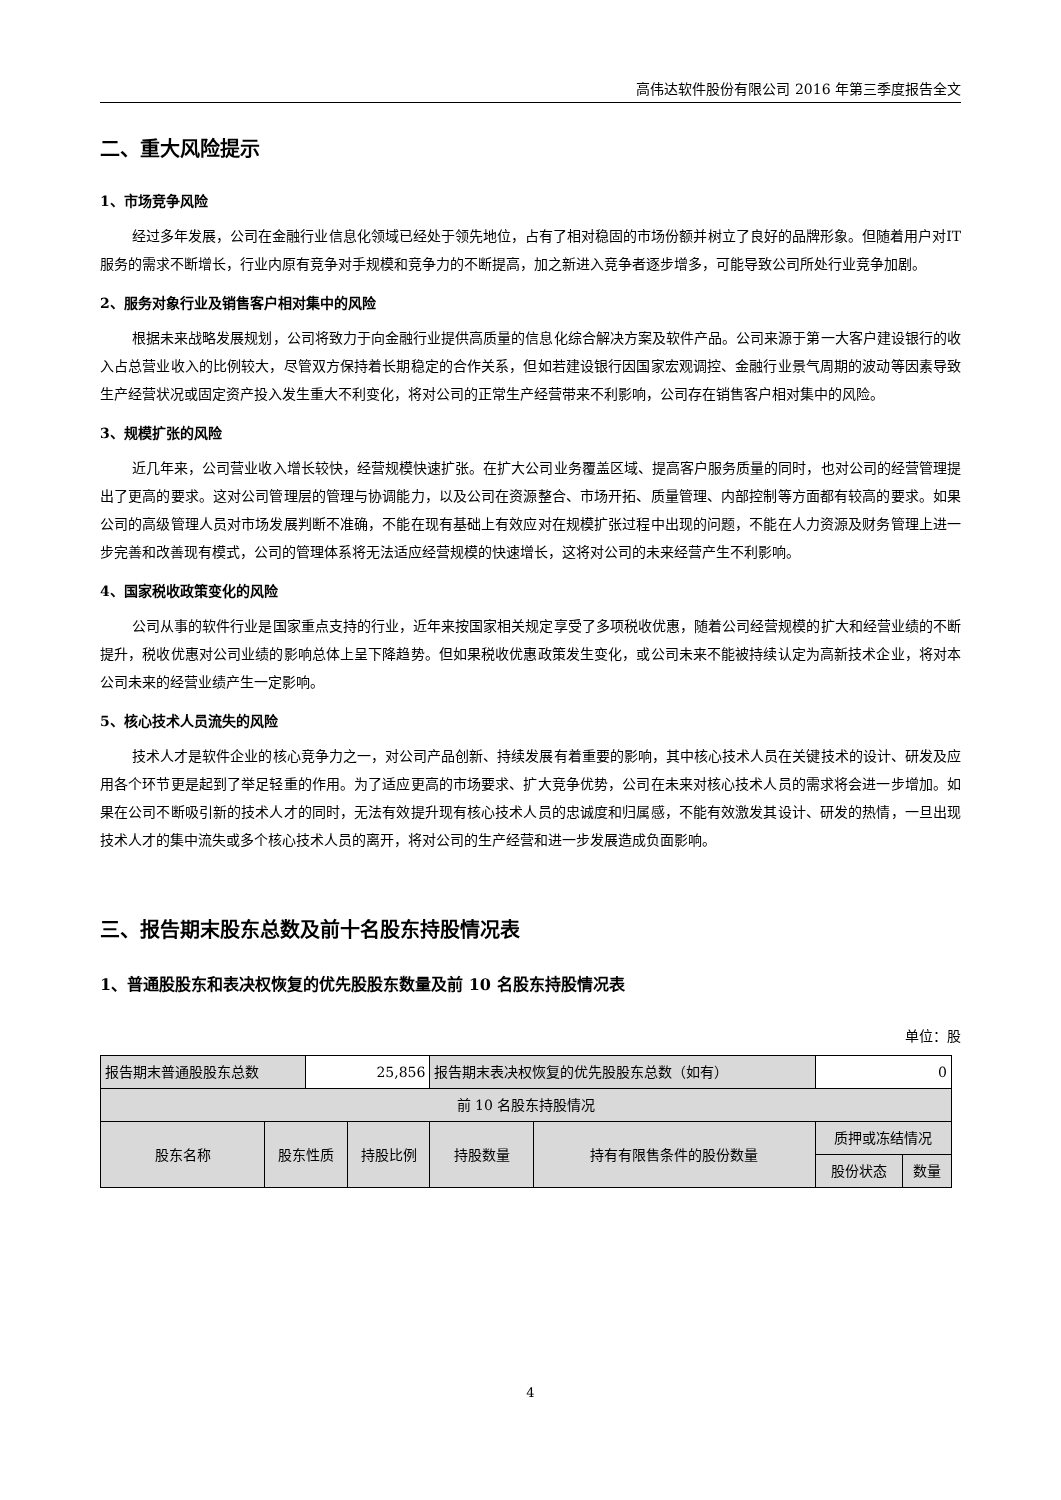高伟达软件股份有限公司 2016 年第三季度报告全文
二、重大风险提示
1、市场竞争风险
经过多年发展，公司在金融行业信息化领域已经处于领先地位，占有了相对稳固的市场份额并树立了良好的品牌形象。但随着用户对IT服务的需求不断增长，行业内原有竞争对手规模和竞争力的不断提高，加之新进入竞争者逐步增多，可能导致公司所处行业竞争加剧。
2、服务对象行业及销售客户相对集中的风险
根据未来战略发展规划，公司将致力于向金融行业提供高质量的信息化综合解决方案及软件产品。公司来源于第一大客户建设银行的收入占总营业收入的比例较大，尽管双方保持着长期稳定的合作关系，但如若建设银行因国家宏观调控、金融行业景气周期的波动等因素导致生产经营状况或固定资产投入发生重大不利变化，将对公司的正常生产经营带来不利影响，公司存在销售客户相对集中的风险。
3、规模扩张的风险
近几年来，公司营业收入增长较快，经营规模快速扩张。在扩大公司业务覆盖区域、提高客户服务质量的同时，也对公司的经营管理提出了更高的要求。这对公司管理层的管理与协调能力，以及公司在资源整合、市场开拓、质量管理、内部控制等方面都有较高的要求。如果公司的高级管理人员对市场发展判断不准确，不能在现有基础上有效应对在规模扩张过程中出现的问题，不能在人力资源及财务管理上进一步完善和改善现有模式，公司的管理体系将无法适应经营规模的快速增长，这将对公司的未来经营产生不利影响。
4、国家税收政策变化的风险
公司从事的软件行业是国家重点支持的行业，近年来按国家相关规定享受了多项税收优惠，随着公司经营规模的扩大和经营业绩的不断提升，税收优惠对公司业绩的影响总体上呈下降趋势。但如果税收优惠政策发生变化，或公司未来不能被持续认定为高新技术企业，将对本公司未来的经营业绩产生一定影响。
5、核心技术人员流失的风险
技术人才是软件企业的核心竞争力之一，对公司产品创新、持续发展有着重要的影响，其中核心技术人员在关键技术的设计、研发及应用各个环节更是起到了举足轻重的作用。为了适应更高的市场要求、扩大竞争优势，公司在未来对核心技术人员的需求将会进一步增加。如果在公司不断吸引新的技术人才的同时，无法有效提升现有核心技术人员的忠诚度和归属感，不能有效激发其设计、研发的热情，一旦出现技术人才的集中流失或多个核心技术人员的离开，将对公司的生产经营和进一步发展造成负面影响。
三、报告期末股东总数及前十名股东持股情况表
1、普通股股东和表决权恢复的优先股股东数量及前 10 名股东持股情况表
单位：股
| 报告期末普通股股东总数 | | 25,856 | | 报告期末表决权恢复的优先股股东总数（如有） | | 0 | |
| 前 10 名股东持股情况 | | | | | | | |
| 股东名称 | 股东性质 | | 持股比例 | 持股数量 | 持有有限售条件的股份数量 | 质押或冻结情况 | |
| | | | | | | 股份状态 | 数量 |
4